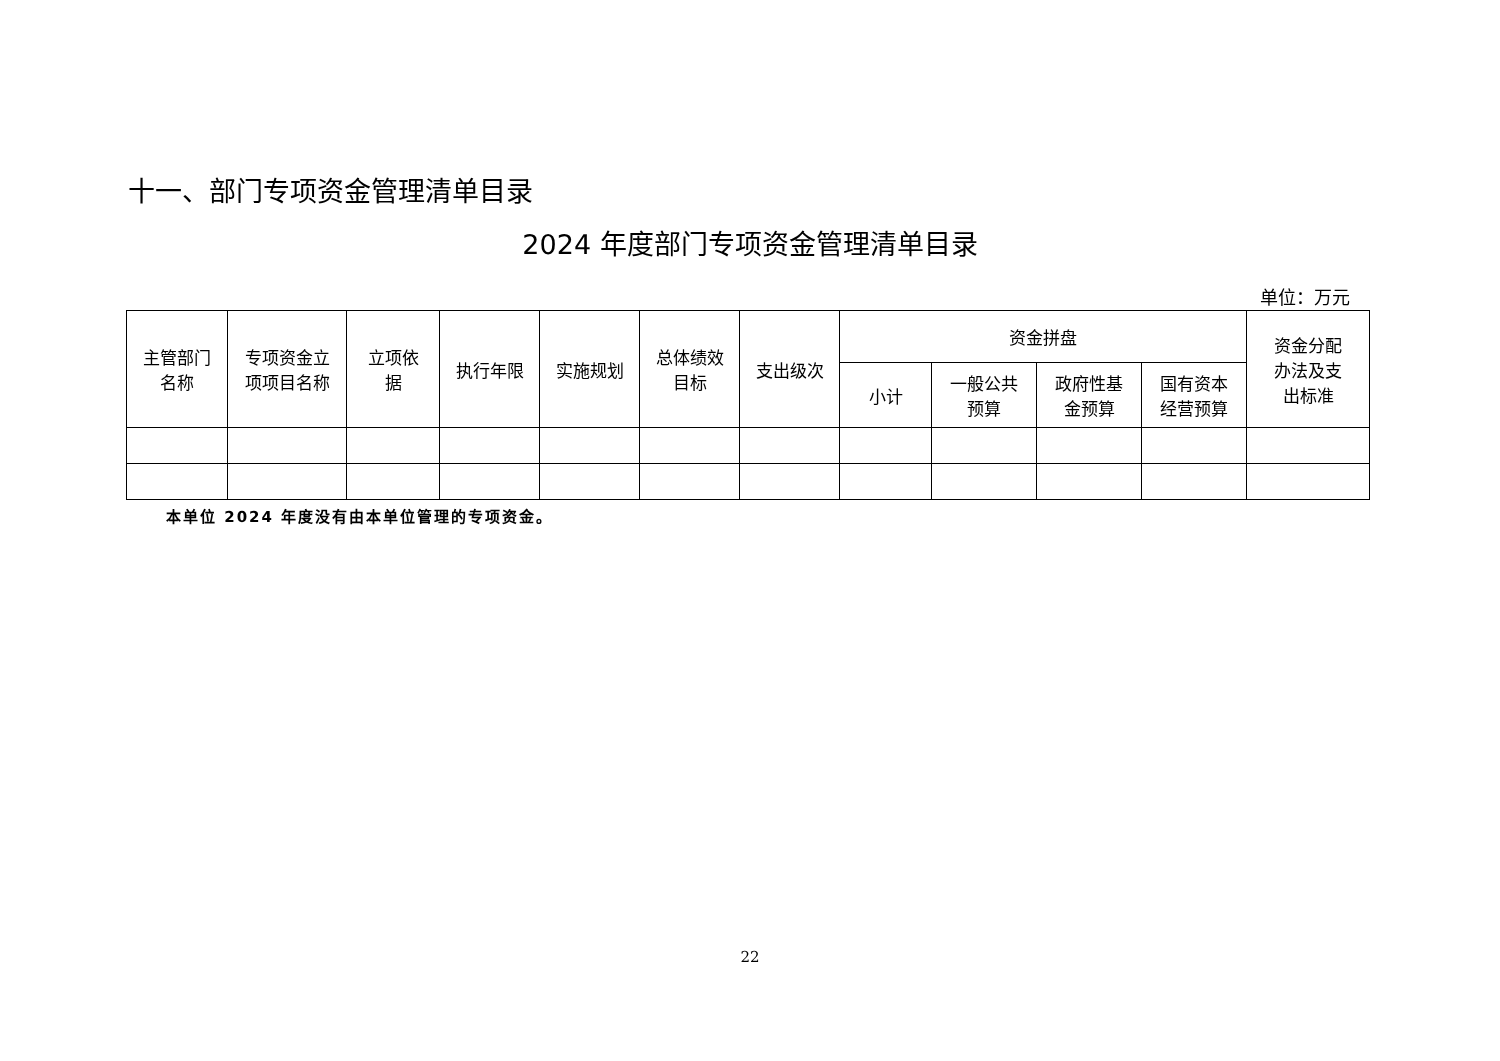十一、部门专项资金管理清单目录
2024 年度部门专项资金管理清单目录
单位：万元
| 主管部门 名称 | 专项资金立 项项目名称 | 立项依 据 | 执行年限 | 实施规划 | 总体绩效 目标 | 支出级次 | 资金拼盘 | | | | 资金分配 办法及支 出标准 |
| --- | --- | --- | --- | --- | --- | --- | --- | --- | --- | --- | --- |
| | | | | | | | 小计 | 一般公共 预算 | 政府性基 金预算 | 国有资本 经营预算 | |
本单位 2024 年度没有由本单位管理的专项资金。
22